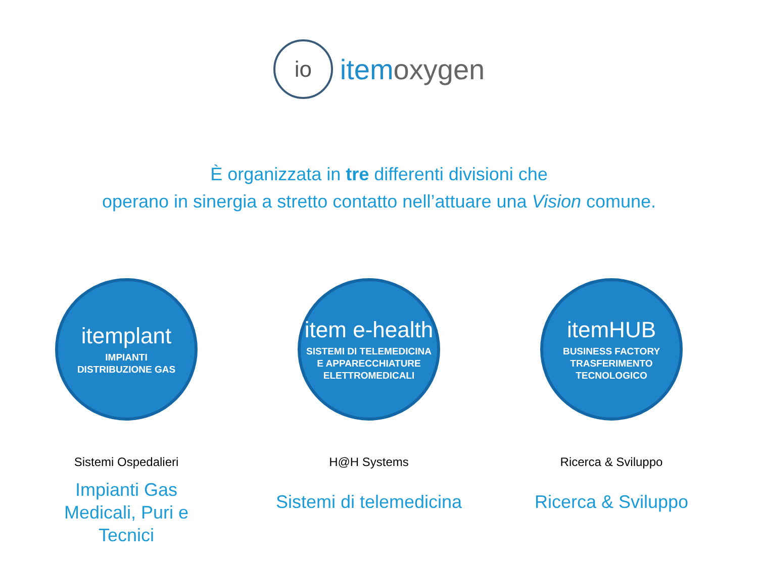io itemoxygen
È organizzata in tre differenti divisioni che
operano in sinergia a stretto contatto nell’attuare una Vision comune.
itemplant
IMPIANTI
DISTRIBUZIONE GAS
Sistemi Ospedalieri
Impianti Gas
Medicali, Puri e
Tecnici
item e-health
SISTEMI DI TELEMEDICINA
E APPARECCHIATURE
ELETTROMEDICALI
H@H Systems
Sistemi di telemedicina
itemHUB
BUSINESS FACTORY
TRASFERIMENTO
TECNOLOGICO
Ricerca & Sviluppo
Ricerca & Sviluppo